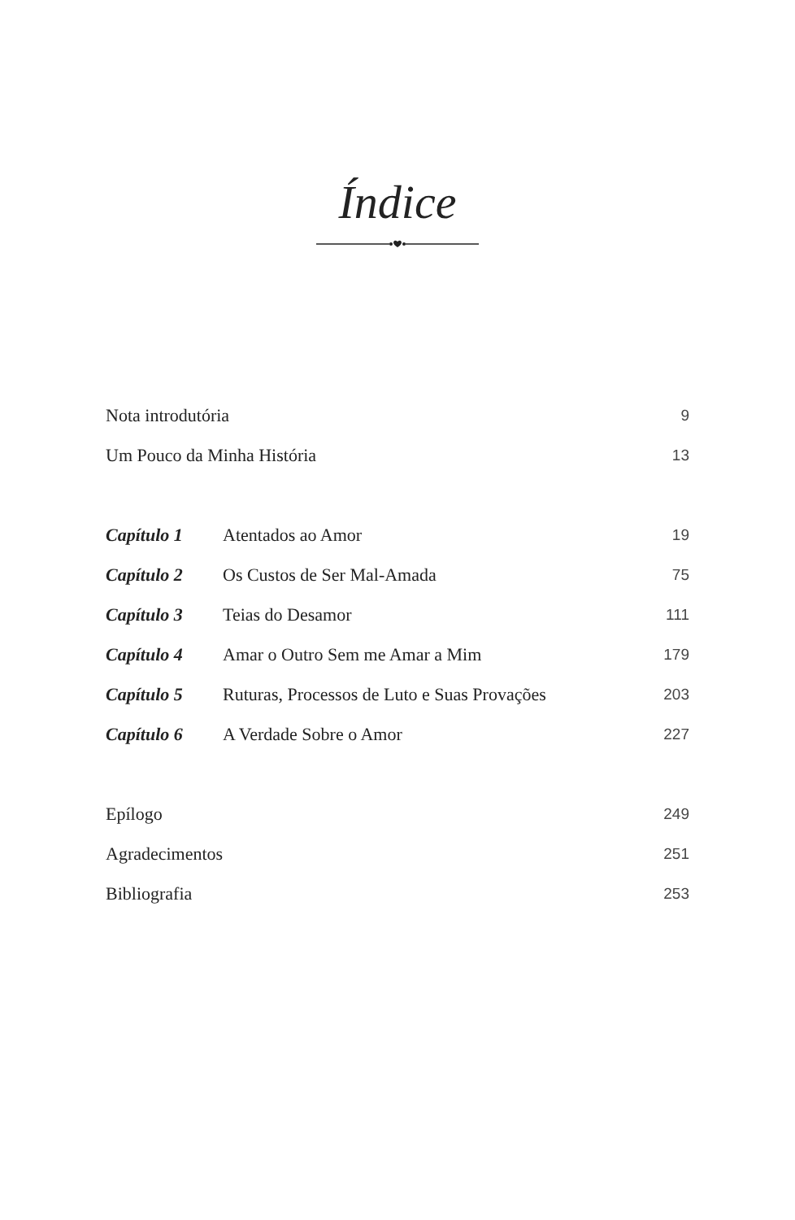Índice
| Nota introdutória | | 9 |
| Um Pouco da Minha História | | 13 |
| Capítulo 1 | Atentados ao Amor | 19 |
| Capítulo 2 | Os Custos de Ser Mal-Amada | 75 |
| Capítulo 3 | Teias do Desamor | 111 |
| Capítulo 4 | Amar o Outro Sem me Amar a Mim | 179 |
| Capítulo 5 | Ruturas, Processos de Luto e Suas Provações | 203 |
| Capítulo 6 | A Verdade Sobre o Amor | 227 |
| Epílogo | | 249 |
| Agradecimentos | | 251 |
| Bibliografia | | 253 |